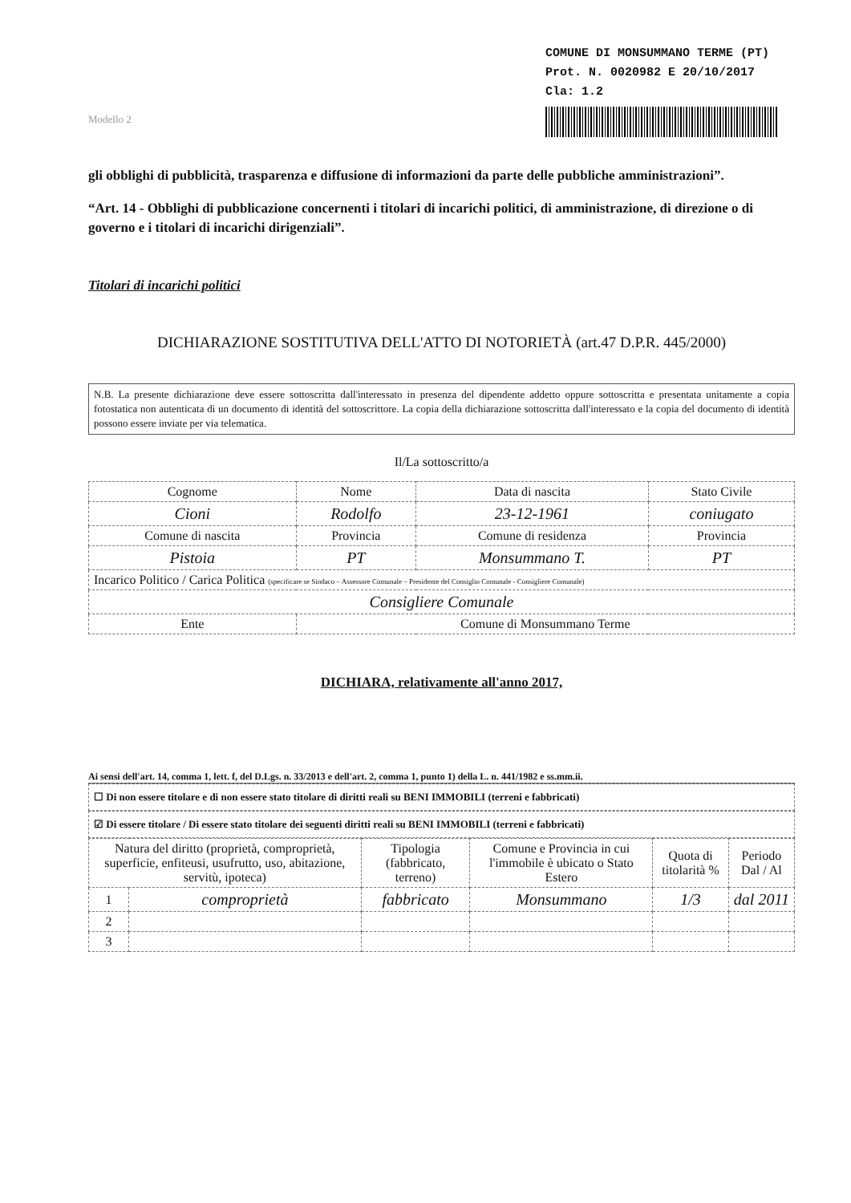COMUNE DI MONSUMMANO TERME (PT)
Prot. N. 0020982 E 20/10/2017
Cla: 1.2
Modello 2
gli obblighi di pubblicità, trasparenza e diffusione di informazioni da parte delle pubbliche amministrazioni”.
“Art. 14 - Obblighi di pubblicazione concernenti i titolari di incarichi politici, di amministrazione, di direzione o di governo e i titolari di incarichi dirigenziali”.
Titolari di incarichi politici
DICHIARAZIONE SOSTITUTIVA DELL'ATTO DI NOTORIETÀ (art.47 D.P.R. 445/2000)
N.B. La presente dichiarazione deve essere sottoscritta dall'interessato in presenza del dipendente addetto oppure sottoscritta e presentata unitamente a copia fotostatica non autenticata di un documento di identità del sottoscrittore. La copia della dichiarazione sottoscritta dall'interessato e la copia del documento di identità possono essere inviate per via telematica.
Il/La sottoscritto/a
| Cognome | | Nome | | Data di nascita | Stato Civile |
| Cioni | | Rodolfo | | 23-12-1961 | coniugato |
| Comune di nascita | | Provincia | Comune di residenza | | Provincia |
| Pistoia | | PT | Monsummano T. | | PT |
| Incarico Politico / Carica Politica (specificare se Sindaco – Assessore Comunale – Presidente del Consiglio Comunale - Consigliere Comunale) | | | | | |
| Consigliere Comunale | | | | | |
| Ente | Comune di Monsummano Terme | | | | |
DICHIARA, relativamente all'anno 2017,
Ai sensi dell'art. 14, comma 1, lett. f, del D.Lgs. n. 33/2013 e dell'art. 2, comma 1, punto 1) della L. n. 441/1982 e ss.mm.ii.
☐ Di non essere titolare e di non essere stato titolare di diritti reali su BENI IMMOBILI (terreni e fabbricati)
☑ Di essere titolare / Di essere stato titolare dei seguenti diritti reali su BENI IMMOBILI (terreni e fabbricati)
| Natura del diritto (proprietà, comproprietà, superficie, enfiteusi, usufrutto, uso, abitazione, servitù, ipoteca) | | Tipologia (fabbricato, terreno) | Comune e Provincia in cui l'immobile è ubicato o Stato Estero | Quota di titolarità % | Periodo Dal / Al |
| --- | --- | --- | --- | --- | --- |
| 1 | comproprietà | fabbricato | Monsummano | 1/3 | dal 2011 |
| 2 | | | | | |
| 3 | | | | | |